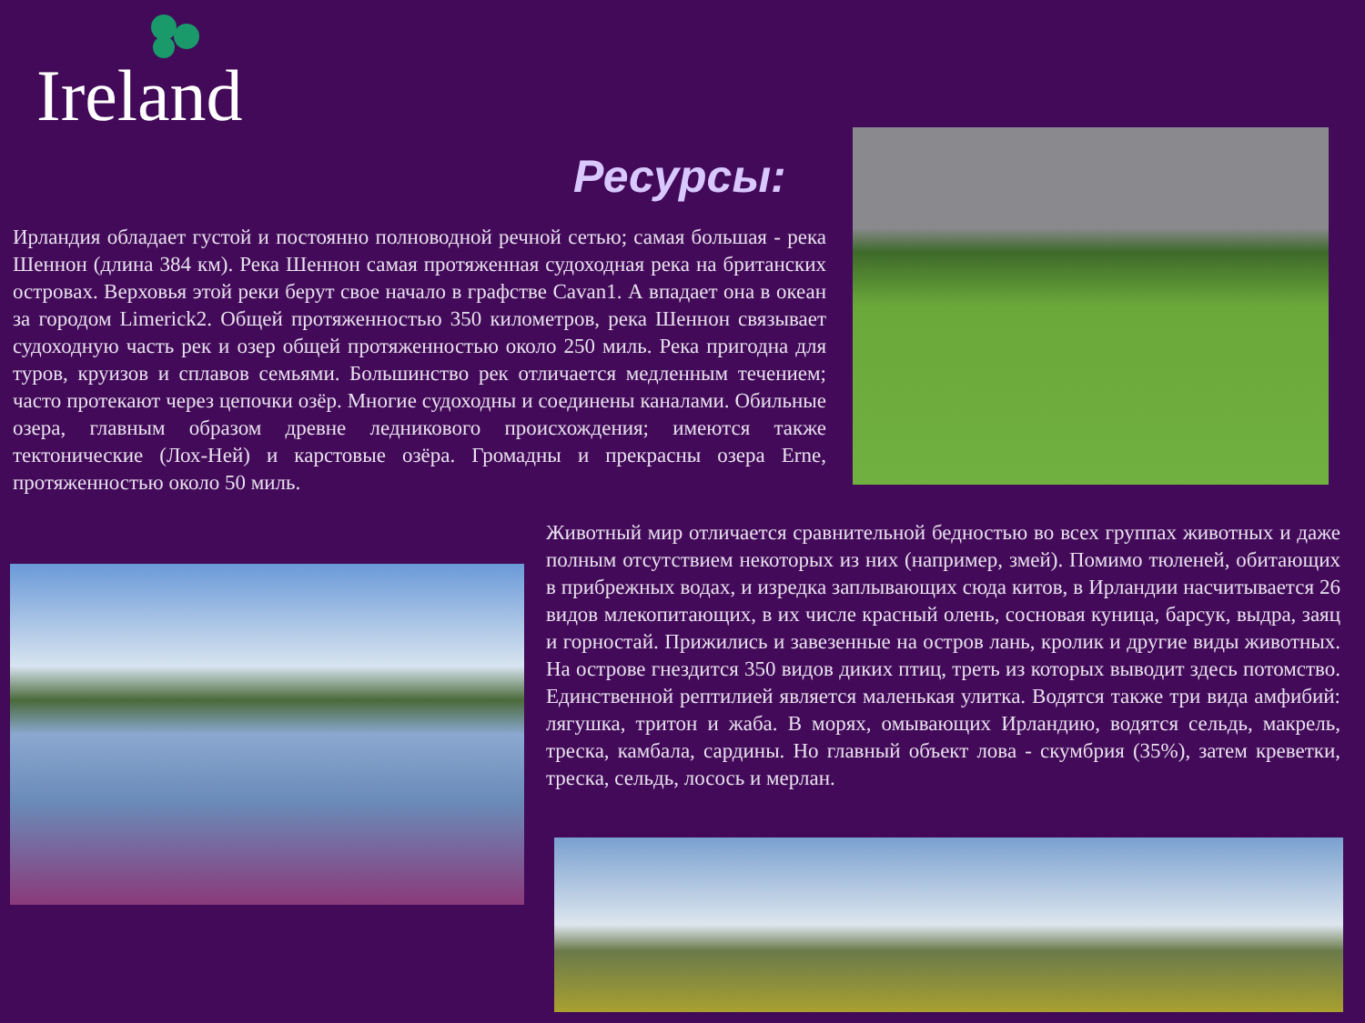Ireland
Ресурсы:
Ирландия обладает густой и постоянно полноводной речной сетью; самая большая - река Шеннон (длина 384 км). Река Шеннон самая протяженная судоходная река на британских островах. Верховья этой реки берут свое начало в графстве Cavan1. А впадает она в океан за городом Limerick2. Общей протяженностью 350 километров, река Шеннон связывает судоходную часть рек и озер общей протяженностью около 250 миль. Река пригодна для туров, круизов и сплавов семьями. Большинство рек отличается медленным течением; часто протекают через цепочки озёр. Многие судоходны и соединены каналами. Обильные озера, главным образом древне ледникового происхождения; имеются также тектонические (Лох-Ней) и карстовые озёра. Громадны и прекрасны озера Erne, протяженностью около 50 миль.
Животный мир отличается сравнительной бедностью во всех группах животных и даже полным отсутствием некоторых из них (например, змей). Помимо тюленей, обитающих в прибрежных водах, и изредка заплывающих сюда китов, в Ирландии насчитывается 26 видов млекопитающих, в их числе красный олень, сосновая куница, барсук, выдра, заяц и горностай. Прижились и завезенные на остров лань, кролик и другие виды животных. На острове гнездится 350 видов диких птиц, треть из которых выводит здесь потомство. Единственной рептилией является маленькая улитка. Водятся также три вида амфибий: лягушка, тритон и жаба. В морях, омывающих Ирландию, водятся сельдь, макрель, треска, камбала, сардины. Но главный объект лова - скумбрия (35%), затем креветки, треска, сельдь, лосось и мерлан.